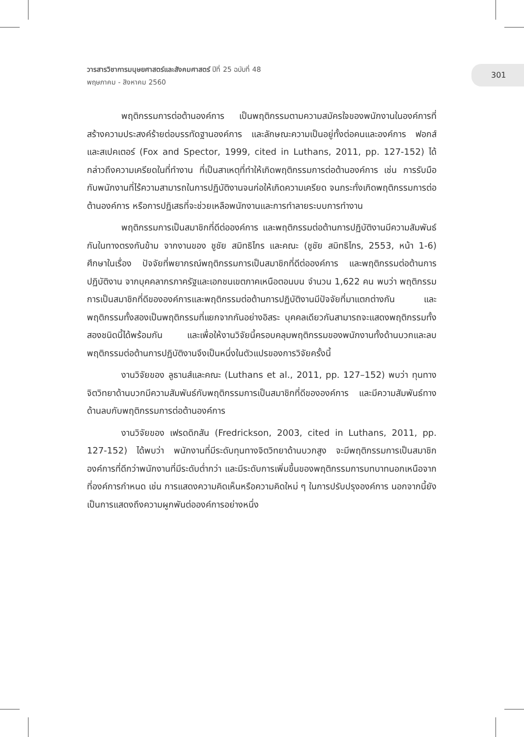วารสารวิชาการมนุษยศาสตร์และสังคมศาสตร์ ปีที่ 25 ฉบับที่ 48
พฤษภาคม - สิงหาคม 2560
301
พฤติกรรมการต่อต้านองค์การ เป็นพฤติกรรมตามความสมัครใจของพนักงานในองค์การที่สร้างความประสงค์ร้ายต่อบรรทัดฐานองค์การ และลักษณะความเป็นอยู่ทั้งต่อคนและองค์การ ฟอกส์ และสเปคเตอร์ (Fox and Spector, 1999, cited in Luthans, 2011, pp. 127-152) ได้กล่าวถึงความเครียดในที่ทำงาน ที่เป็นสาเหตุที่ทำให้เกิดพฤติกรรมการต่อต้านองค์การ เช่น การรับมือกับพนักงานที่ไร้ความสามารถในการปฏิบัติงานจนก่อให้เกิดความเครียด จนกระทั่งเกิดพฤติกรรมการต่อต้านองค์การ หรือการปฏิเสธที่จะช่วยเหลือพนักงานและการทำลายระบบการทำงาน
พฤติกรรมการเป็นสมาชิกที่ดีต่อองค์การ และพฤติกรรมต่อต้านการปฏิบัติงานมีความสัมพันธ์กันในทางตรงกันข้าม จากงานของ ชูชัย สมิทธิไกร และคณะ (ชูชัย สมิทธิไกร, 2553, หน้า 1-6) ศึกษาในเรื่อง ปัจจัยที่พยากรณ์พฤติกรรมการเป็นสมาชิกที่ดีต่อองค์การ และพฤติกรรมต่อต้านการปฏิบัติงาน จากบุคคลากรภาครัฐและเอกชนเขตภาคเหนือตอนบน จำนวน 1,622 คน พบว่า พฤติกรรมการเป็นสมาชิกที่ดีขององค์การและพฤติกรรมต่อต้านการปฏิบัติงานมีปัจจัยที่มาแตกต่างกัน และพฤติกรรมทั้งสองเป็นพฤติกรรมที่แยกจากกันอย่างอิสระ บุคคลเดียวกันสามารถจะแสดงพฤติกรรมทั้งสองชนิดนี้ได้พร้อมกัน และเพื่อให้งานวิจัยนี้ครอบคลุมพฤติกรรมของพนักงานทั้งด้านบวกและลบ พฤติกรรมต่อต้านการปฏิบัติงานจึงเป็นหนึ่งในตัวแปรของการวิจัยครั้งนี้
งานวิจัยของ ลูธานส์และคณะ (Luthans et al., 2011, pp. 127–152) พบว่า ทุนทางจิตวิทยาด้านบวกมีความสัมพันธ์กับพฤติกรรมการเป็นสมาชิกที่ดีขององค์การ และมีความสัมพันธ์ทางด้านลบกับพฤติกรรมการต่อต้านองค์การ
งานวิจัยของ เฟรดดิกสัน (Fredrickson, 2003, cited in Luthans, 2011, pp. 127-152) ได้พบว่า พนักงานที่มีระดับทุนทางจิตวิทยาด้านบวกสูง จะมีพฤติกรรมการเป็นสมาชิกองค์การที่ดีกว่าพนักงานที่มีระดับต่ำกว่า และมีระดับการเพิ่มขึ้นของพฤติกรรมการบทบาทนอกเหนือจากที่องค์การกำหนด เช่น การแสดงความคิดเห็นหรือความคิดใหม่ ๆ ในการปรับปรุงองค์การ นอกจากนี้ยังเป็นการแสดงถึงความผูกพันต่อองค์การอย่างหนึ่ง